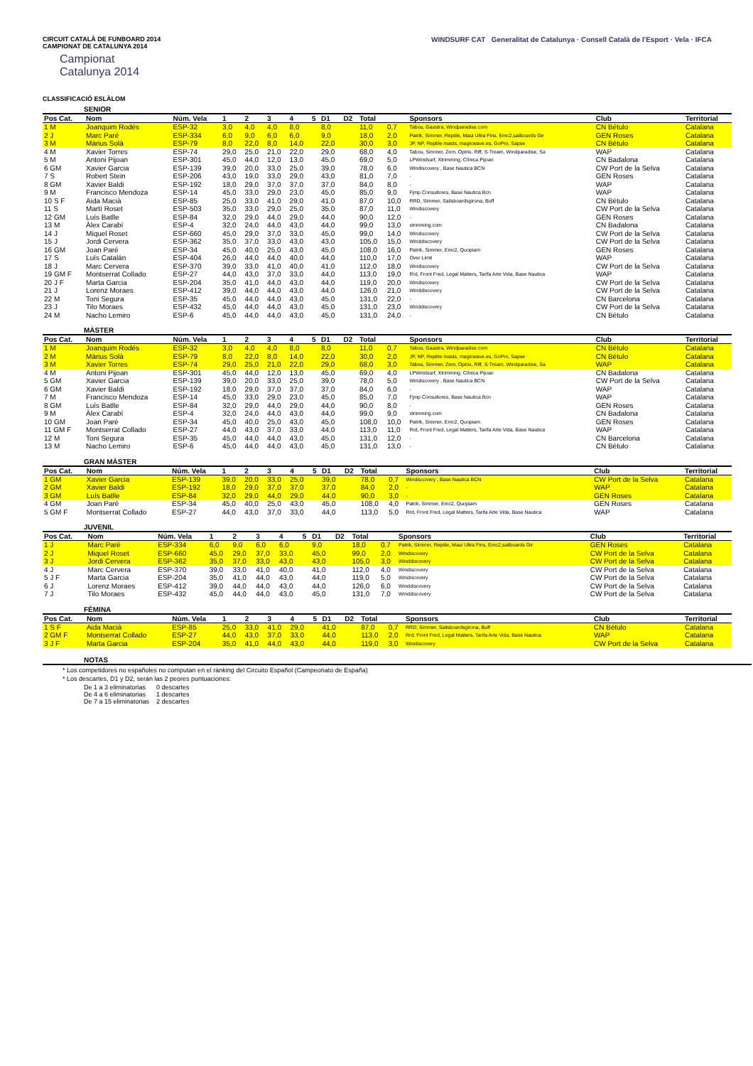CIRCUIT CATALÀ DE FUNBOARD 2014
CAMPIONAT DE CATALUNYA 2014
Campionat
Catalunya 2014
WINDSURF CAT Generalitat de Catalunya · Consell Català de l'Esport · Vela · IFCA
CLASSIFICACIÓ ESLÀLOM
SENIOR
| Pos Cat. | Nom | Núm. Vela | 1 | 2 | 3 | 4 | 5 | D1 | D2 | Total | | Sponsors | Club | Territorial |
| --- | --- | --- | --- | --- | --- | --- | --- | --- | --- | --- | --- | --- | --- | --- |
| 1 M | Joanquim Rodés | ESP-32 | 3,0 | 4,0 | 4,0 | 8,0 | | 8,0 | | 11,0 | 0,7 | Tabou, Gaastra, Windparadise.com | CN Bétulo | Catalana |
| 2 J | Marc Paré | ESP-334 | 6,0 | 9,0 | 6,0 | 6,0 | | 9,0 | | 18,0 | 2,0 | Patrik, Simmer, Reptile, Maui Ultra Fins, Emc2,sailboards Gir | GEN Roses | Catalana |
| 3 M | Màrius Solà | ESP-79 | 8,0 | 22,0 | 8,0 | 14,0 | | 22,0 | | 30,0 | 3,0 | JP, NP, Reptile-masts, magicwave.es, GoPro, Sapse | CN Bétulo | Catalana |
| 4 M | Xavier Torres | ESP-74 | 29,0 | 25,0 | 21,0 | 22,0 | | 29,0 | | 68,0 | 4,0 | Tabou, Simmer, Zem, Optrix, Riff, S-Tream, Windparadise, Sa | WAP | Catalana |
| 5 M | Antoni Pijoan | ESP-301 | 45,0 | 44,0 | 12,0 | 13,0 | | 45,0 | | 69,0 | 5,0 | LPWindsurf, Xtrimming, Clínica Pijoan | CN Badalona | Catalana |
| 6 GM | Xavier Garcia | ESP-139 | 39,0 | 20,0 | 33,0 | 25,0 | | 39,0 | | 78,0 | 6,0 | Windiscovery , Base Nautica BCN | CW Port de la Selva | Catalana |
| 7 S | Robert Stein | ESP-206 | 43,0 | 19,0 | 33,0 | 29,0 | | 43,0 | | 81,0 | 7,0 | - | GEN Roses | Catalana |
| 8 GM | Xavier Baldi | ESP-192 | 18,0 | 29,0 | 37,0 | 37,0 | | 37,0 | | 84,0 | 8,0 | - | WAP | Catalana |
| 9 M | Francisco Mendoza | ESP-14 | 45,0 | 33,0 | 29,0 | 23,0 | | 45,0 | | 85,0 | 9,0 | Fjmp Consultores, Base Nautica Bcn | WAP | Catalana |
| 10 S F | Aida Macià | ESP-85 | 25,0 | 33,0 | 41,0 | 29,0 | | 41,0 | | 87,0 | 10,0 | RRD, Simmer, Sailsboardsgirona, Buff | CN Bétulo | Catalana |
| 11 S | Martí Roset | ESP-503 | 35,0 | 33,0 | 29,0 | 25,0 | | 35,0 | | 87,0 | 11,0 | Windiscovery | CW Port de la Selva | Catalana |
| 12 GM | Luís Batlle | ESP-84 | 32,0 | 29,0 | 44,0 | 29,0 | | 44,0 | | 90,0 | 12,0 | - | GEN Roses | Catalana |
| 13 M | Àlex Carabí | ESP-4 | 32,0 | 24,0 | 44,0 | 43,0 | | 44,0 | | 99,0 | 13,0 | xtrimming.com | CN Badalona | Catalana |
| 14 J | Miquel Roset | ESP-660 | 45,0 | 29,0 | 37,0 | 33,0 | | 45,0 | | 99,0 | 14,0 | Windiscovery | CW Port de la Selva | Catalana |
| 15 J | Jordi Cervera | ESP-362 | 35,0 | 37,0 | 33,0 | 43,0 | | 43,0 | | 105,0 | 15,0 | Winddiscovery | CW Port de la Selva | Catalana |
| 16 GM | Joan Paré | ESP-34 | 45,0 | 40,0 | 25,0 | 43,0 | | 45,0 | | 108,0 | 16,0 | Patrik, Simmer, Emc2, Quopiam | GEN Roses | Catalana |
| 17 S | Luís Catalán | ESP-404 | 26,0 | 44,0 | 44,0 | 40,0 | | 44,0 | | 110,0 | 17,0 | Over Limit | WAP | Catalana |
| 18 J | Marc Cervera | ESP-370 | 39,0 | 33,0 | 41,0 | 40,0 | | 41,0 | | 112,0 | 18,0 | Windiscovery | CW Port de la Selva | Catalana |
| 19 GM F | Montserrat Collado | ESP-27 | 44,0 | 43,0 | 37,0 | 33,0 | | 44,0 | | 113,0 | 19,0 | Rrd, Front Fred, Legal Matters, Tarifa Arte Vida, Base Nautica | WAP | Catalana |
| 20 J F | Marta Garcia | ESP-204 | 35,0 | 41,0 | 44,0 | 43,0 | | 44,0 | | 119,0 | 20,0 | Windiscovery | CW Port de la Selva | Catalana |
| 21 J | Lorenz Moraes | ESP-412 | 39,0 | 44,0 | 44,0 | 43,0 | | 44,0 | | 126,0 | 21,0 | Winddiscovery | CW Port de la Selva | Catalana |
| 22 M | Toni Segura | ESP-35 | 45,0 | 44,0 | 44,0 | 43,0 | | 45,0 | | 131,0 | 22,0 | - | CN Barcelona | Catalana |
| 23 J | Tilo Moraes | ESP-432 | 45,0 | 44,0 | 44,0 | 43,0 | | 45,0 | | 131,0 | 23,0 | Winddiscovery | CW Port de la Selva | Catalana |
| 24 M | Nacho Lemiro | ESP-6 | 45,0 | 44,0 | 44,0 | 43,0 | | 45,0 | | 131,0 | 24,0 | - | CN Bétulo | Catalana |
MÀSTER
| Pos Cat. | Nom | Núm. Vela | 1 | 2 | 3 | 4 | 5 | D1 | D2 | Total | | Sponsors | Club | Territorial |
| --- | --- | --- | --- | --- | --- | --- | --- | --- | --- | --- | --- | --- | --- | --- |
| 1 M | Joanquim Rodés | ESP-32 | 3,0 | 4,0 | 4,0 | 8,0 | | 8,0 | | 11,0 | 0,7 | Tabou, Gaastra, Windparadise.com | CN Bétulo | Catalana |
| 2 M | Màrius Solà | ESP-79 | 8,0 | 22,0 | 8,0 | 14,0 | | 22,0 | | 30,0 | 2,0 | JP, NP, Reptile-masts, magicwave.es, GoPro, Sapse | CN Bétulo | Catalana |
| 3 M | Xavier Torres | ESP-74 | 29,0 | 25,0 | 21,0 | 22,0 | | 29,0 | | 68,0 | 3,0 | Tabou, Simmer, Zem, Optrix, Riff, S-Tream, Windparadise, Sa | WAP | Catalana |
| 4 M | Antoni Pijoan | ESP-301 | 45,0 | 44,0 | 12,0 | 13,0 | | 45,0 | | 69,0 | 4,0 | LPWindsurf, Xtrimming, Clínica Pijoan | CN Badalona | Catalana |
| 5 GM | Xavier Garcia | ESP-139 | 39,0 | 20,0 | 33,0 | 25,0 | | 39,0 | | 78,0 | 5,0 | Windiscovery , Base Nautica BCN | CW Port de la Selva | Catalana |
| 6 GM | Xavier Baldi | ESP-192 | 18,0 | 29,0 | 37,0 | 37,0 | | 37,0 | | 84,0 | 6,0 | - | WAP | Catalana |
| 7 M | Francisco Mendoza | ESP-14 | 45,0 | 33,0 | 29,0 | 23,0 | | 45,0 | | 85,0 | 7,0 | Fjmp Consultores, Base Nautica Bcn | WAP | Catalana |
| 8 GM | Luís Batlle | ESP-84 | 32,0 | 29,0 | 44,0 | 29,0 | | 44,0 | | 90,0 | 8,0 | - | GEN Roses | Catalana |
| 9 M | Àlex Carabí | ESP-4 | 32,0 | 24,0 | 44,0 | 43,0 | | 44,0 | | 99,0 | 9,0 | xtrimming.com | CN Badalona | Catalana |
| 10 GM | Joan Paré | ESP-34 | 45,0 | 40,0 | 25,0 | 43,0 | | 45,0 | | 108,0 | 10,0 | Patrik, Simmer, Emc2, Quopiam | GEN Roses | Catalana |
| 11 GM F | Montserrat Collado | ESP-27 | 44,0 | 43,0 | 37,0 | 33,0 | | 44,0 | | 113,0 | 11,0 | Rrd, Front Fred, Legal Matters, Tarifa Arte Vida, Base Nautica | WAP | Catalana |
| 12 M | Toni Segura | ESP-35 | 45,0 | 44,0 | 44,0 | 43,0 | | 45,0 | | 131,0 | 12,0 | - | CN Barcelona | Catalana |
| 13 M | Nacho Lemiro | ESP-6 | 45,0 | 44,0 | 44,0 | 43,0 | | 45,0 | | 131,0 | 13,0 | - | CN Bétulo | Catalana |
GRAN MÀSTER
| Pos Cat. | Nom | Núm. Vela | 1 | 2 | 3 | 4 | 5 | D1 | D2 | Total | | Sponsors | Club | Territorial |
| --- | --- | --- | --- | --- | --- | --- | --- | --- | --- | --- | --- | --- | --- | --- |
| 1 GM | Xavier Garcia | ESP-139 | 39,0 | 20,0 | 33,0 | 25,0 | | 39,0 | | 78,0 | 0,7 | Windiscovery , Base Nautica BCN | CW Port de la Selva | Catalana |
| 2 GM | Xavier Baldi | ESP-192 | 18,0 | 29,0 | 37,0 | 37,0 | | 37,0 | | 84,0 | 2,0 | - | WAP | Catalana |
| 3 GM | Luís Batlle | ESP-84 | 32,0 | 29,0 | 44,0 | 29,0 | | 44,0 | | 90,0 | 3,0 | - | GEN Roses | Catalana |
| 4 GM | Joan Paré | ESP-34 | 45,0 | 40,0 | 25,0 | 43,0 | | 45,0 | | 108,0 | 4,0 | Patrik, Simmer, Emc2, Quopiam | GEN Roses | Catalana |
| 5 GM F | Montserrat Collado | ESP-27 | 44,0 | 43,0 | 37,0 | 33,0 | | 44,0 | | 113,0 | 5,0 | Rrd, Front Fred, Legal Matters, Tarifa Arte Vida, Base Nautica | WAP | Catalana |
JUVENIL
| Pos Cat. | Nom | Núm. Vela | 1 | 2 | 3 | 4 | 5 | D1 | D2 | Total | | Sponsors | Club | Territorial |
| --- | --- | --- | --- | --- | --- | --- | --- | --- | --- | --- | --- | --- | --- | --- |
| 1 J | Marc Paré | ESP-334 | 6,0 | 9,0 | 6,0 | 6,0 | | 9,0 | | 18,0 | 0,7 | Patrik, Simmer, Reptile, Maui Ultra Fins, Emc2,sailboards Gir | GEN Roses | Catalana |
| 2 J | Miquel Roset | ESP-660 | 45,0 | 29,0 | 37,0 | 33,0 | | 45,0 | | 99,0 | 2,0 | Windiscovery | CW Port de la Selva | Catalana |
| 3 J | Jordi Cervera | ESP-362 | 35,0 | 37,0 | 33,0 | 43,0 | | 43,0 | | 105,0 | 3,0 | Winddiscovery | CW Port de la Selva | Catalana |
| 4 J | Marc Cervera | ESP-370 | 39,0 | 33,0 | 41,0 | 40,0 | | 41,0 | | 112,0 | 4,0 | Windiscovery | CW Port de la Selva | Catalana |
| 5 J F | Marta Garcia | ESP-204 | 35,0 | 41,0 | 44,0 | 43,0 | | 44,0 | | 119,0 | 5,0 | Windiscovery | CW Port de la Selva | Catalana |
| 6 J | Lorenz Moraes | ESP-412 | 39,0 | 44,0 | 44,0 | 43,0 | | 44,0 | | 126,0 | 6,0 | Winddiscovery | CW Port de la Selva | Catalana |
| 7 J | Tilo Moraes | ESP-432 | 45,0 | 44,0 | 44,0 | 43,0 | | 45,0 | | 131,0 | 7,0 | Winddiscovery | CW Port de la Selva | Catalana |
FÈMINA
| Pos Cat. | Nom | Núm. Vela | 1 | 2 | 3 | 4 | 5 | D1 | D2 | Total | | Sponsors | Club | Territorial |
| --- | --- | --- | --- | --- | --- | --- | --- | --- | --- | --- | --- | --- | --- | --- |
| 1 S F | Aida Macià | ESP-85 | 25,0 | 33,0 | 41,0 | 29,0 | | 41,0 | | 87,0 | 0,7 | RRD, Simmer, Sailsboardsgirona, Buff | CN Bétulo | Catalana |
| 2 GM F | Montserrat Collado | ESP-27 | 44,0 | 43,0 | 37,0 | 33,0 | | 44,0 | | 113,0 | 2,0 | Rrd, Front Fred, Legal Matters, Tarifa Arte Vida, Base Nautica | WAP | Catalana |
| 3 J F | Marta Garcia | ESP-204 | 35,0 | 41,0 | 44,0 | 43,0 | | 44,0 | | 119,0 | 3,0 | Windiscovery | CW Port de la Selva | Catalana |
NOTAS
* Los competidores no españoles no computan en el rànking del Circuito Español (Campeonato de España)
* Los descartes, D1 y D2, serán las 2 peores puntuaciones:
De 1 a 3 eliminatorias 0 descartes
De 4 a 6 eliminatorias 1 descartes
De 7 a 15 eliminatorias 2 descartes